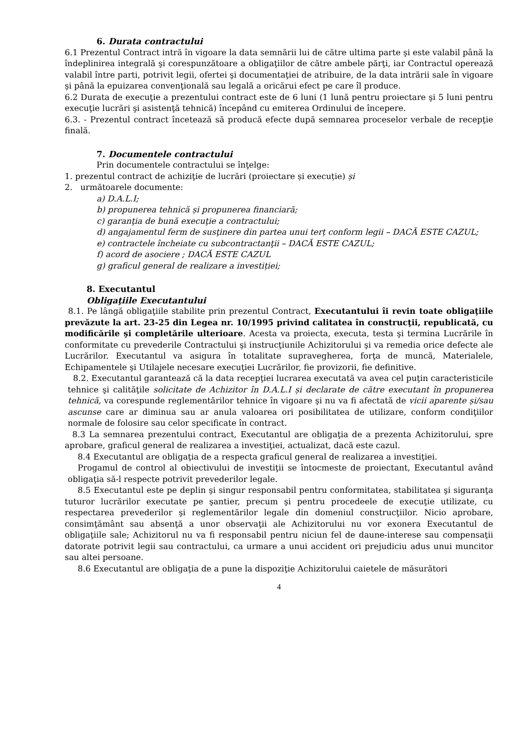6. Durata contractului
6.1 Prezentul Contract intră în vigoare la data semnării lui de către ultima parte şi este valabil până la îndeplinirea integrală şi corespunzătoare a obligaţiilor de către ambele părţi, iar Contractul operează valabil între parti, potrivit legii, ofertei şi documentaţiei de atribuire, de la data intrării sale în vigoare şi până la epuizarea convenţională sau legală a oricărui efect pe care îl produce.
6.2 Durata de execuţie a prezentului contract este de 6 luni (1 lună pentru proiectare şi 5 luni pentru execuţie lucrări şi asistenţă tehnică) începând cu emiterea Ordinului de începere.
6.3. - Prezentul contract încetează să producă efecte după semnarea proceselor verbale de recepţie finală.
7. Documentele contractului
Prin documentele contractului se înţelge:
1. prezentul contract de achiziţie de lucrări (proiectare și execuție) și
2. următoarele documente:
a) D.A.L.I;
b) propunerea tehnică și propunerea financiară;
c) garanţia de bună execuţie a contractului;
d) angajamentul ferm de susţinere din partea unui terț conform legii – DACĂ ESTE CAZUL;
e) contractele încheiate cu subcontractanţii – DACĂ ESTE CAZUL;
f) acord de asociere ; DACĂ ESTE CAZUL
g) graficul general de realizare a investiției;
8. Executantul
Obligaţiile Executantului
8.1. Pe lângă obligaţiile stabilite prin prezentul Contract, Executantului îi revin toate obligaţiile prevăzute la art. 23-25 din Legea nr. 10/1995 privind calitatea în construcţii, republicată, cu modificările şi completările ulterioare. Acesta va proiecta, executa, testa şi termina Lucrările în conformitate cu prevederile Contractului şi instrucţiunile Achizitorului şi va remedia orice defecte ale Lucrărilor. Executantul va asigura în totalitate supravegherea, forţa de muncă, Materialele, Echipamentele şi Utilajele necesare execuţiei Lucrărilor, fie provizorii, fie definitive.
8.2. Executantul garantează că la data recepţiei lucrarea executată va avea cel puţin caracteristicile tehnice şi calităţile solicitate de Achizitor în D.A.L.I și declarate de către executant în propunerea tehnică, va corespunde reglementărilor tehnice în vigoare şi nu va fi afectată de vicii aparente și/sau ascunse care ar diminua sau ar anula valoarea ori posibilitatea de utilizare, conform condiţiilor normale de folosire sau celor specificate în contract.
8.3 La semnarea prezentului contract, Executantul are obligaţia de a prezenta Achizitorului, spre aprobare, graficul general de realizarea a investiţiei, actualizat, dacă este cazul.
8.4 Executantul are obligaţia de a respecta graficul general de realizarea a investiţiei.
Progamul de control al obiectivului de investiţii se întocmeste de proiectant, Executantul având obligaţia să-l respecte potrivit prevederilor legale.
8.5 Executantul este pe deplin şi singur responsabil pentru conformitatea, stabilitatea şi siguranţa tuturor lucrărilor executate pe şantier, precum şi pentru procedeele de execuţie utilizate, cu respectarea prevederilor şi reglementărilor legale din domeniul construcţiilor. Nicio aprobare, consimţământ sau absenţă a unor observaţii ale Achizitorului nu vor exonera Executantul de obligaţiile sale; Achizitorul nu va fi responsabil pentru niciun fel de daune-interese sau compensaţii datorate potrivit legii sau contractului, ca urmare a unui accident ori prejudiciu adus unui muncitor sau altei persoane.
8.6 Executantul are obligaţia de a pune la dispoziţie Achizitorului caietele de măsurători
4